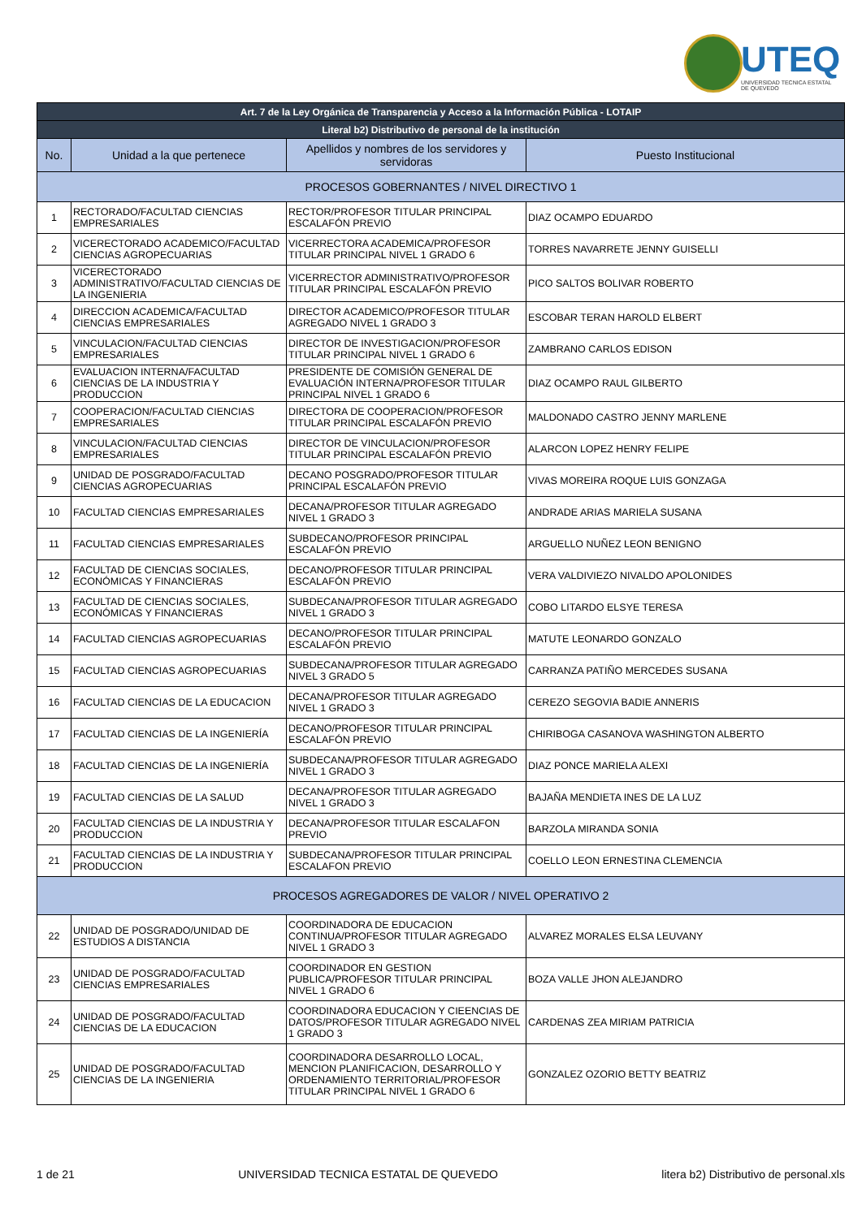UTEQ
UNIVERSIDAD TECNICA ESTATAL DE QUEVEDO
| Art. 7 de la Ley Orgánica de Transparencia y Acceso a la Información Pública - LOTAIP | | | |
| --- | --- | --- | --- |
| Literal b2) Distributivo de personal de la institución | | | |
| No. | Unidad a la que pertenece | Apellidos y nombres de los servidores y servidoras | Puesto Institucional |
| PROCESOS GOBERNANTES / NIVEL DIRECTIVO 1 | | | |
| 1 | RECTORADO/FACULTAD CIENCIAS EMPRESARIALES | RECTOR/PROFESOR TITULAR PRINCIPAL ESCALAFÓN PREVIO | DIAZ OCAMPO EDUARDO |
| 2 | VICERECTORADO ACADEMICO/FACULTAD CIENCIAS AGROPECUARIAS | VICERRECTORA ACADEMICA/PROFESOR TITULAR PRINCIPAL NIVEL 1 GRADO 6 | TORRES NAVARRETE JENNY GUISELLI |
| 3 | VICERECTORADO ADMINISTRATIVO/FACULTAD CIENCIAS DE LA INGENIERIA | VICERRECTOR ADMINISTRATIVO/PROFESOR TITULAR PRINCIPAL ESCALAFÓN PREVIO | PICO SALTOS BOLIVAR ROBERTO |
| 4 | DIRECCION ACADEMICA/FACULTAD CIENCIAS EMPRESARIALES | DIRECTOR ACADEMICO/PROFESOR TITULAR AGREGADO NIVEL 1 GRADO 3 | ESCOBAR TERAN HAROLD ELBERT |
| 5 | VINCULACION/FACULTAD CIENCIAS EMPRESARIALES | DIRECTOR DE INVESTIGACION/PROFESOR TITULAR PRINCIPAL NIVEL 1 GRADO 6 | ZAMBRANO CARLOS EDISON |
| 6 | EVALUACION INTERNA/FACULTAD CIENCIAS DE LA INDUSTRIA Y PRODUCCION | PRESIDENTE DE COMISIÓN GENERAL DE EVALUACIÓN INTERNA/PROFESOR TITULAR PRINCIPAL NIVEL 1 GRADO 6 | DIAZ OCAMPO RAUL GILBERTO |
| 7 | COOPERACION/FACULTAD CIENCIAS EMPRESARIALES | DIRECTORA DE COOPERACION/PROFESOR TITULAR PRINCIPAL ESCALAFÓN PREVIO | MALDONADO CASTRO JENNY MARLENE |
| 8 | VINCULACION/FACULTAD CIENCIAS EMPRESARIALES | DIRECTOR DE VINCULACION/PROFESOR TITULAR PRINCIPAL ESCALAFÓN PREVIO | ALARCON LOPEZ HENRY FELIPE |
| 9 | UNIDAD DE POSGRADO/FACULTAD CIENCIAS AGROPECUARIAS | DECANO POSGRADO/PROFESOR TITULAR PRINCIPAL ESCALAFÓN PREVIO | VIVAS MOREIRA ROQUE LUIS GONZAGA |
| 10 | FACULTAD CIENCIAS EMPRESARIALES | DECANA/PROFESOR TITULAR AGREGADO NIVEL 1 GRADO 3 | ANDRADE ARIAS MARIELA SUSANA |
| 11 | FACULTAD CIENCIAS EMPRESARIALES | SUBDECANO/PROFESOR PRINCIPAL ESCALAFÓN PREVIO | ARGUELLO NUÑEZ LEON BENIGNO |
| 12 | FACULTAD DE CIENCIAS SOCIALES, ECONÓMICAS Y FINANCIERAS | DECANO/PROFESOR TITULAR PRINCIPAL ESCALAFÓN PREVIO | VERA VALDIVIEZO NIVALDO APOLONIDES |
| 13 | FACULTAD DE CIENCIAS SOCIALES, ECONÓMICAS Y FINANCIERAS | SUBDECANA/PROFESOR TITULAR AGREGADO NIVEL 1 GRADO 3 | COBO LITARDO ELSYE TERESA |
| 14 | FACULTAD CIENCIAS AGROPECUARIAS | DECANO/PROFESOR TITULAR PRINCIPAL ESCALAFÓN PREVIO | MATUTE LEONARDO GONZALO |
| 15 | FACULTAD CIENCIAS AGROPECUARIAS | SUBDECANA/PROFESOR TITULAR AGREGADO NIVEL 3 GRADO 5 | CARRANZA PATIÑO MERCEDES SUSANA |
| 16 | FACULTAD CIENCIAS DE LA EDUCACION | DECANA/PROFESOR TITULAR AGREGADO NIVEL 1 GRADO 3 | CEREZO SEGOVIA BADIE ANNERIS |
| 17 | FACULTAD CIENCIAS DE LA INGENIERÍA | DECANO/PROFESOR TITULAR PRINCIPAL ESCALAFÓN PREVIO | CHIRIBOGA CASANOVA WASHINGTON ALBERTO |
| 18 | FACULTAD CIENCIAS DE LA INGENIERÍA | SUBDECANA/PROFESOR TITULAR AGREGADO NIVEL 1 GRADO 3 | DIAZ PONCE MARIELA ALEXI |
| 19 | FACULTAD CIENCIAS DE LA SALUD | DECANA/PROFESOR TITULAR AGREGADO NIVEL 1 GRADO 3 | BAJAÑA MENDIETA INES DE LA LUZ |
| 20 | FACULTAD CIENCIAS DE LA INDUSTRIA Y PRODUCCION | DECANA/PROFESOR TITULAR ESCALAFON PREVIO | BARZOLA MIRANDA SONIA |
| 21 | FACULTAD CIENCIAS DE LA INDUSTRIA Y PRODUCCION | SUBDECANA/PROFESOR TITULAR PRINCIPAL ESCALAFON PREVIO | COELLO LEON ERNESTINA CLEMENCIA |
| PROCESOS AGREGADORES DE VALOR / NIVEL OPERATIVO 2 | | | |
| 22 | UNIDAD DE POSGRADO/UNIDAD DE ESTUDIOS A DISTANCIA | COORDINADORA DE EDUCACION CONTINUA/PROFESOR TITULAR AGREGADO NIVEL 1 GRADO 3 | ALVAREZ MORALES ELSA LEUVANY |
| 23 | UNIDAD DE POSGRADO/FACULTAD CIENCIAS EMPRESARIALES | COORDINADOR EN GESTION PUBLICA/PROFESOR TITULAR PRINCIPAL NIVEL 1 GRADO 6 | BOZA VALLE JHON ALEJANDRO |
| 24 | UNIDAD DE POSGRADO/FACULTAD CIENCIAS DE LA EDUCACION | COORDINADORA EDUCACION Y CIEENCIAS DE DATOS/PROFESOR TITULAR AGREGADO NIVEL 1 GRADO 3 | CARDENAS ZEA MIRIAM PATRICIA |
| 25 | UNIDAD DE POSGRADO/FACULTAD CIENCIAS DE LA INGENIERIA | COORDINADORA DESARROLLO LOCAL, MENCION PLANIFICACION, DESARROLLO Y ORDENAMIENTO TERRITORIAL/PROFESOR TITULAR PRINCIPAL NIVEL 1 GRADO 6 | GONZALEZ OZORIO BETTY BEATRIZ |
1 de 21 UNIVERSIDAD TECNICA ESTATAL DE QUEVEDO litera b2) Distributivo de personal.xls